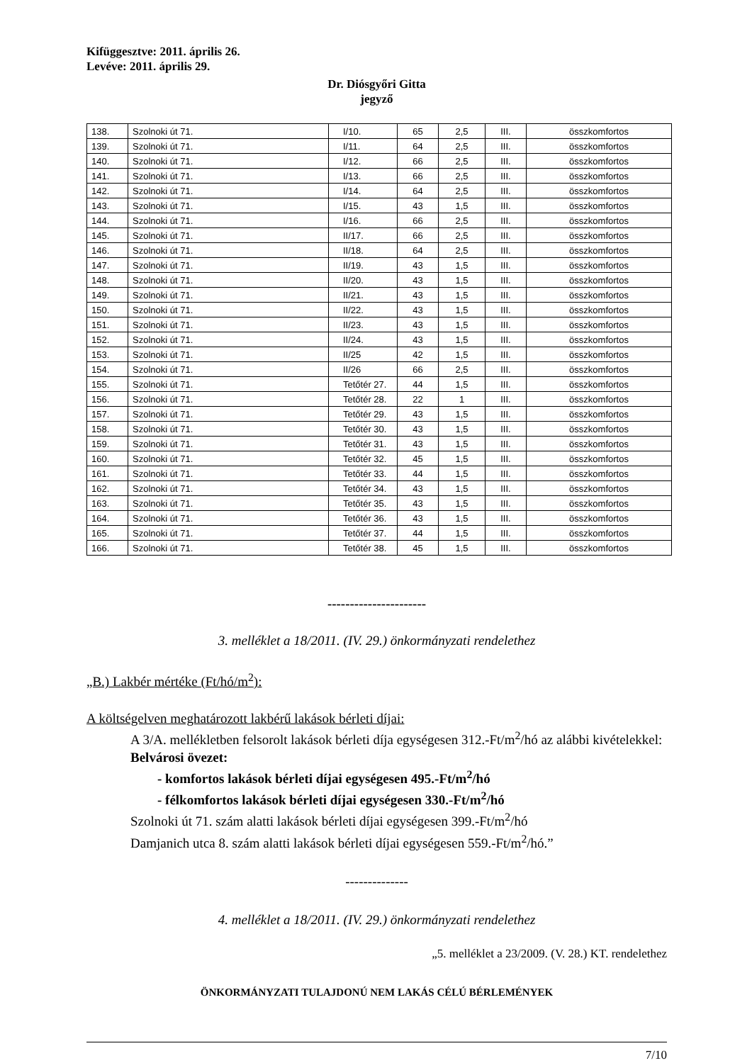Kifüggesztve: 2011. április 26.
Levéve: 2011. április 29.
Dr. Diósgyőri Gitta
jegyző
| 138. | Szolnoki út 71. | I/10. | 65 | 2,5 | III. | összkomfortos |
| 139. | Szolnoki út 71. | I/11. | 64 | 2,5 | III. | összkomfortos |
| 140. | Szolnoki út 71. | I/12. | 66 | 2,5 | III. | összkomfortos |
| 141. | Szolnoki út 71. | I/13. | 66 | 2,5 | III. | összkomfortos |
| 142. | Szolnoki út 71. | I/14. | 64 | 2,5 | III. | összkomfortos |
| 143. | Szolnoki út 71. | I/15. | 43 | 1,5 | III. | összkomfortos |
| 144. | Szolnoki út 71. | I/16. | 66 | 2,5 | III. | összkomfortos |
| 145. | Szolnoki út 71. | II/17. | 66 | 2,5 | III. | összkomfortos |
| 146. | Szolnoki út 71. | II/18. | 64 | 2,5 | III. | összkomfortos |
| 147. | Szolnoki út 71. | II/19. | 43 | 1,5 | III. | összkomfortos |
| 148. | Szolnoki út 71. | II/20. | 43 | 1,5 | III. | összkomfortos |
| 149. | Szolnoki út 71. | II/21. | 43 | 1,5 | III. | összkomfortos |
| 150. | Szolnoki út 71. | II/22. | 43 | 1,5 | III. | összkomfortos |
| 151. | Szolnoki út 71. | II/23. | 43 | 1,5 | III. | összkomfortos |
| 152. | Szolnoki út 71. | II/24. | 43 | 1,5 | III. | összkomfortos |
| 153. | Szolnoki út 71. | II/25 | 42 | 1,5 | III. | összkomfortos |
| 154. | Szolnoki út 71. | II/26 | 66 | 2,5 | III. | összkomfortos |
| 155. | Szolnoki út 71. | Tetőtér 27. | 44 | 1,5 | III. | összkomfortos |
| 156. | Szolnoki út 71. | Tetőtér 28. | 22 | 1 | III. | összkomfortos |
| 157. | Szolnoki út 71. | Tetőtér 29. | 43 | 1,5 | III. | összkomfortos |
| 158. | Szolnoki út 71. | Tetőtér 30. | 43 | 1,5 | III. | összkomfortos |
| 159. | Szolnoki út 71. | Tetőtér 31. | 43 | 1,5 | III. | összkomfortos |
| 160. | Szolnoki út 71. | Tetőtér 32. | 45 | 1,5 | III. | összkomfortos |
| 161. | Szolnoki út 71. | Tetőtér 33. | 44 | 1,5 | III. | összkomfortos |
| 162. | Szolnoki út 71. | Tetőtér 34. | 43 | 1,5 | III. | összkomfortos |
| 163. | Szolnoki út 71. | Tetőtér 35. | 43 | 1,5 | III. | összkomfortos |
| 164. | Szolnoki út 71. | Tetőtér 36. | 43 | 1,5 | III. | összkomfortos |
| 165. | Szolnoki út 71. | Tetőtér 37. | 44 | 1,5 | III. | összkomfortos |
| 166. | Szolnoki út 71. | Tetőtér 38. | 45 | 1,5 | III. | összkomfortos |
----------------------
3. melléklet a 18/2011. (IV. 29.) önkormányzati rendelethez
„B.) Lakbér mértéke (Ft/hó/m<sup>2</sup>):
A költségelven meghatározott lakbérű lakások bérleti díjai:
A 3/A. mellékletben felsorolt lakások bérleti díja egységesen 312.-Ft/m<sup>2</sup>/hó az alábbi kivételekkel:
Belvárosi övezet:
- komfortos lakások bérleti díjai egységesen 495.-Ft/m<sup>2</sup>/hó
- félkomfortos lakások bérleti díjai egységesen 330.-Ft/m<sup>2</sup>/hó
Szolnoki út 71. szám alatti lakások bérleti díjai egységesen 399.-Ft/m<sup>2</sup>/hó
Damjanich utca 8. szám alatti lakások bérleti díjai egységesen 559.-Ft/m<sup>2</sup>/hó.”
--------------
4. melléklet a 18/2011. (IV. 29.) önkormányzati rendelethez
„5. melléklet a 23/2009. (V. 28.) KT. rendelethez
ÖNKORMÁNYZATI TULAJDONÚ NEM LAKÁS CÉLÚ BÉRLEMÉNYEK
7/10